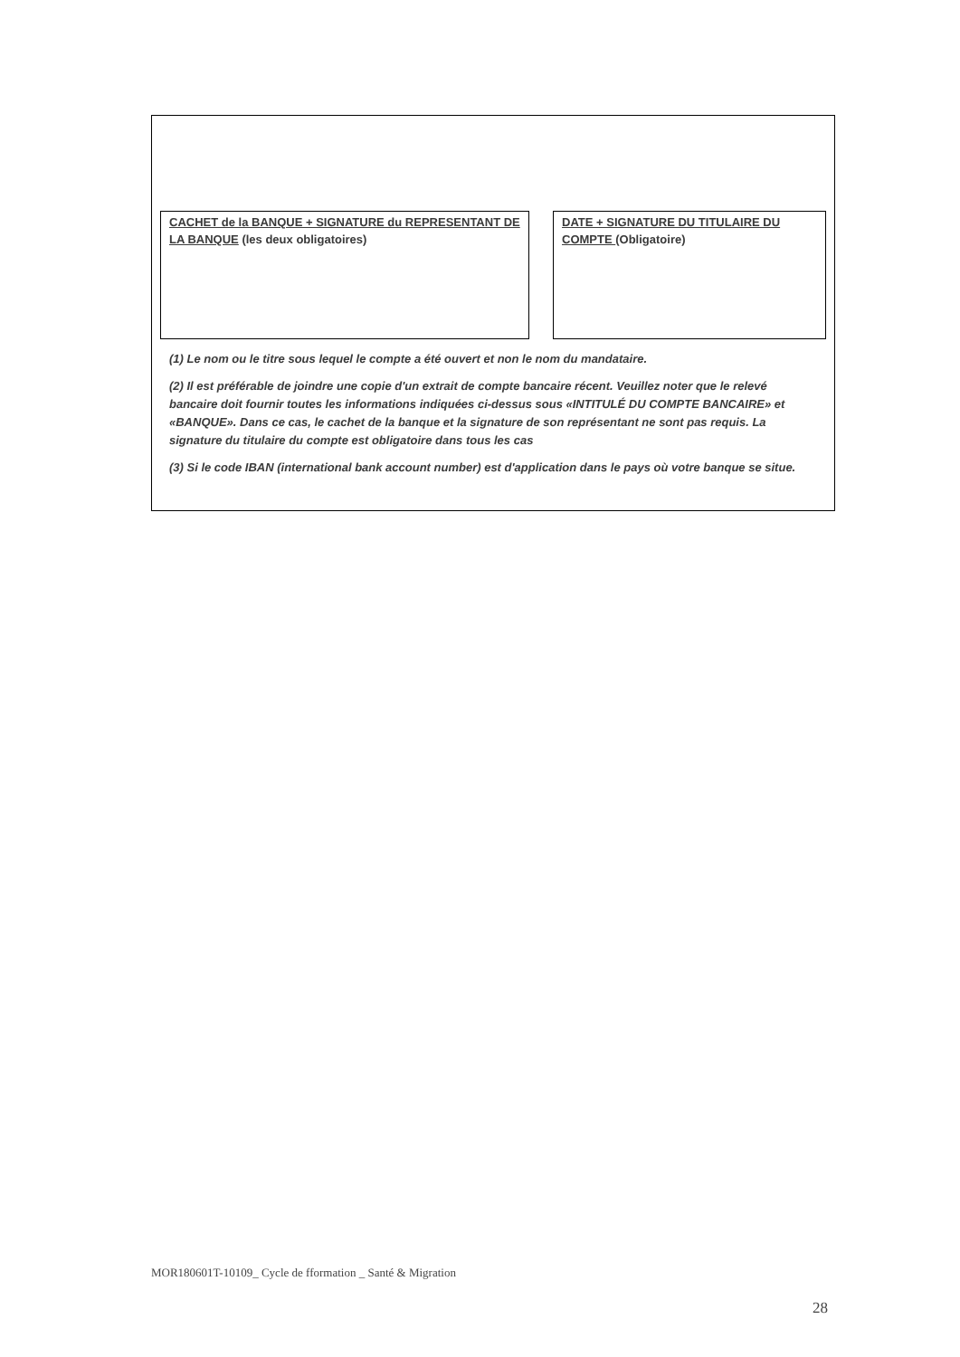CACHET de la BANQUE + SIGNATURE du REPRESENTANT DE LA BANQUE (les deux obligatoires)
DATE + SIGNATURE DU TITULAIRE DU COMPTE (Obligatoire)
(1) Le nom ou le titre sous lequel le compte a été ouvert et non le nom du mandataire.
(2) Il est préférable de joindre une copie d'un extrait de compte bancaire récent. Veuillez noter que le relevé bancaire doit fournir toutes les informations indiquées ci-dessus sous «INTITULÉ DU COMPTE BANCAIRE» et «BANQUE». Dans ce cas, le cachet de la banque et la signature de son représentant ne sont pas requis. La signature du titulaire du compte est obligatoire dans tous les cas
(3) Si le code IBAN (international bank account number) est d'application dans le pays où votre banque se situe.
MOR180601T-10109_ Cycle de fformation _ Santé & Migration
28